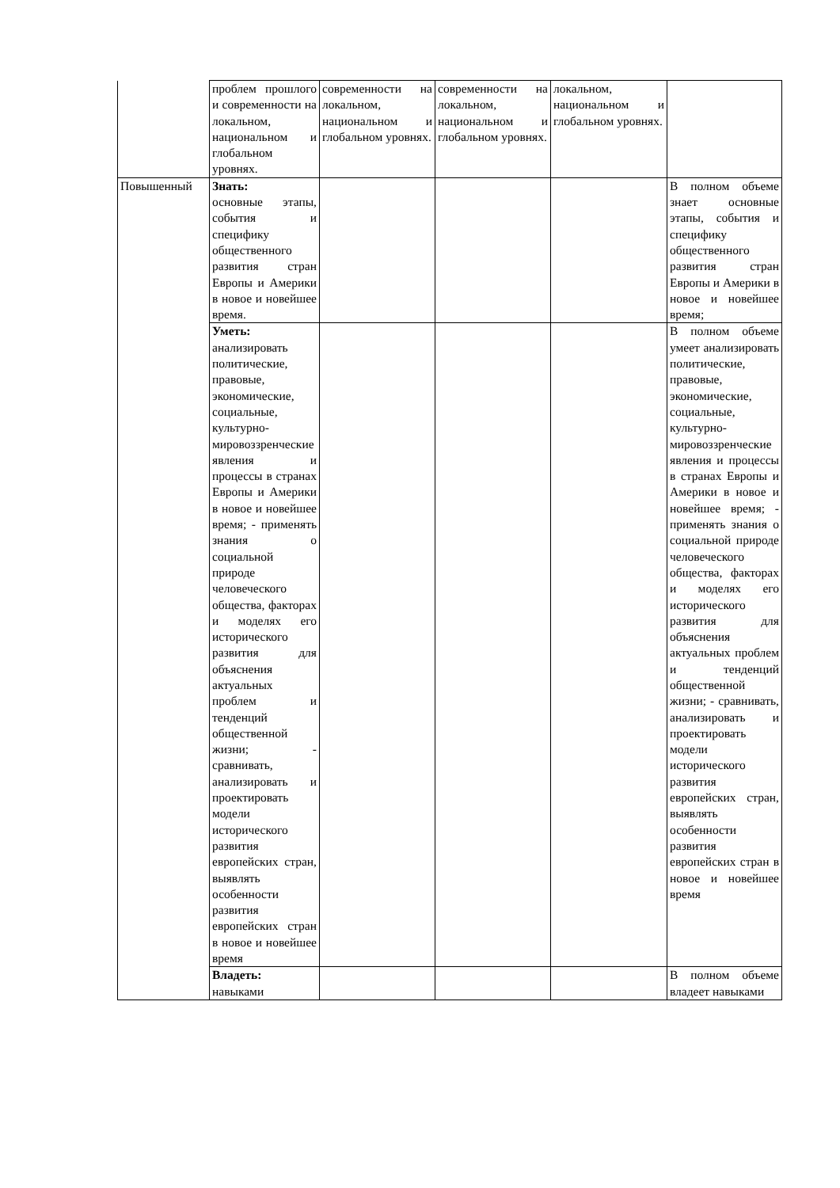| | проблем прошлого и современности на локальном, национальном и глобальном уровнях. | современности на локальном, национальном и глобальном уровнях. | современности на локальном, национальном и глобальном уровнях. | локальном, национальном и глобальном уровнях. | |
| Повышенный | Знать: основные этапы, события и специфику общественного развития стран Европы и Америки в новое и новейшее время. | | | | В полном объеме знает основные этапы, события и специфику общественного развития стран Европы и Америки в новое и новейшее время; |
| | Уметь: анализировать политические, правовые, экономические, социальные, культурно-мировоззренческие явления и процессы в странах Европы и Америки в новое и новейшее время; - применять знания о социальной природе человеческого общества, факторах и моделях его исторического развития для объяснения актуальных проблем и тенденций общественной жизни; - сравнивать, анализировать и проектировать модели исторического развития европейских стран, выявлять особенности развития европейских стран в новое и новейшее время | | | | В полном объеме умеет анализировать политические, правовые, экономические, социальные, культурно-мировоззренческие явления и процессы в странах Европы и Америки в новое и новейшее время; - применять знания о социальной природе человеческого общества, факторах и моделях его исторического развития для объяснения актуальных проблем и тенденций общественной жизни; - сравнивать, анализировать и проектировать модели исторического развития европейских стран, выявлять особенности развития европейских стран в новое и новейшее время |
| | Владеть: навыками | | | | В полном объеме владеет навыками |